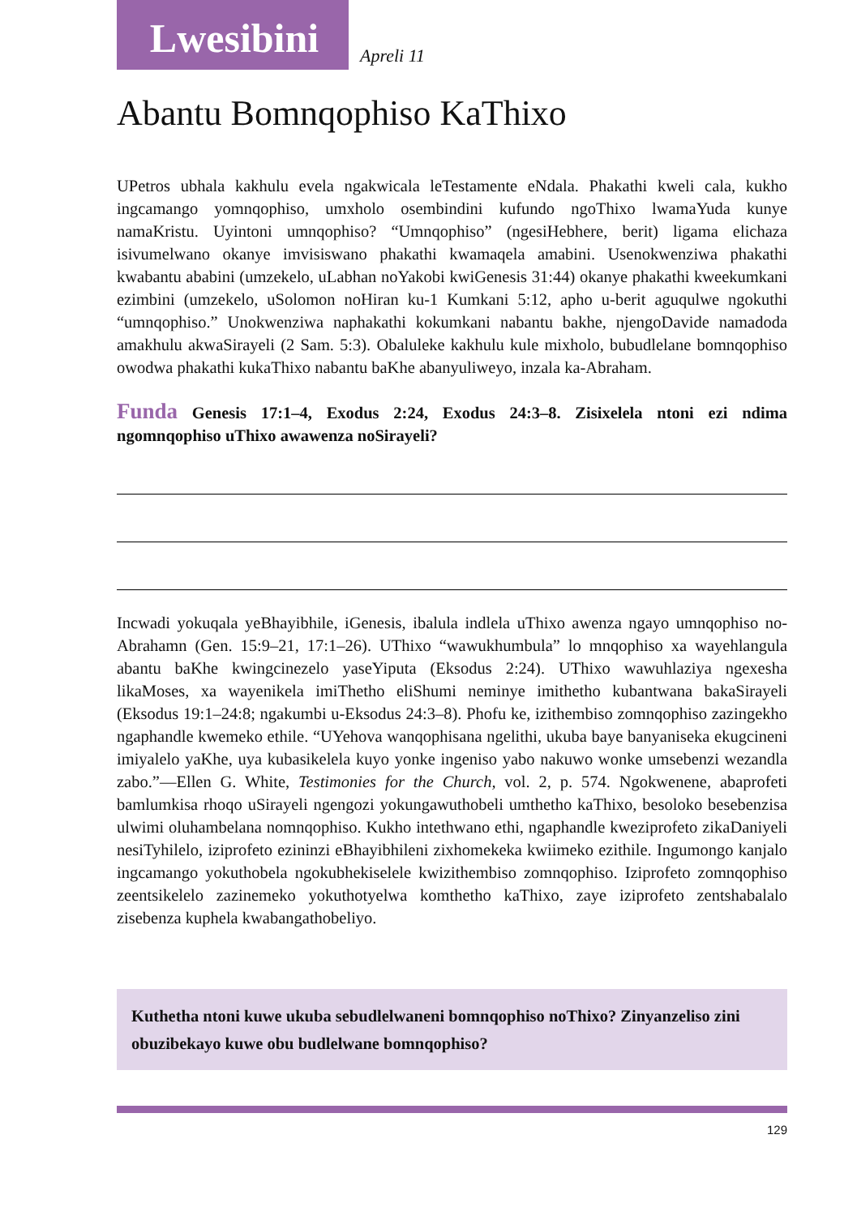Lwesibini
Apreli 11
Abantu Bomnqophiso KaThixo
UPetros ubhala kakhulu evela ngakwicala leTestamente eNdala. Phakathi kweli cala, kukho ingcamango yomnqophiso, umxholo osembindini kufundo ngoThixo lwamaYuda kunye namaKristu. Uyintoni umnqophiso? “Umnqophiso” (ngesiHebhere, berit) ligama elichaza isivumelwano okanye imvisiswano phakathi kwamaqela amabini. Usenokwenziwa phakathi kwabantu ababini (umzekelo, uLabhan noYakobi kwiGenesis 31:44) okanye phakathi kweekumkani ezimbini (umzekelo, uSolomon noHiran ku-1 Kumkani 5:12, apho u-berit aguqulwe ngokuthi “umnqophiso.” Unokwenziwa naphakathi kokumkani nabantu bakhe, njengoDavide namadoda amakhulu akwaSirayeli (2 Sam. 5:3). Obaluleke kakhulu kule mixholo, bubudlelane bomnqophiso owodwa phakathi kukaThixo nabantu baKhe abanyuliweyo, inzala ka-Abraham.
Funda Genesis 17:1–4, Exodus 2:24, Exodus 24:3–8. Zisixelela ntoni ezi ndima ngomnqophiso uThixo awawenza noSirayeli?
Incwadi yokuqala yeBhayibhile, iGenesis, ibalula indlela uThixo awenza ngayo umnqophiso no-Abrahamn (Gen. 15:9–21, 17:1–26). UThixo “wawukhumbula” lo mnqophiso xa wayehlangula abantu baKhe kwingcinezelo yaseYiputa (Eksodus 2:24). UThixo wawuhlaziya ngexesha likaMoses, xa wayenikela imiThetho eliShumi neminye imithetho kubantwana bakaSirayeli (Eksodus 19:1–24:8; ngakumbi u-Eksodus 24:3–8). Phofu ke, izithembiso zomnqophiso zazingekho ngaphandle kwemeko ethile. “UYehova wanqophisana ngelithi, ukuba baye banyaniseka ekugcineni imiyalelo yaKhe, uya kubasikelela kuyo yonke ingeniso yabo nakuwo wonke umsebenzi wezandla zabo.”—Ellen G. White, Testimonies for the Church, vol. 2, p. 574. Ngokwenene, abaprofeti bamlumkisa rhoqo uSirayeli ngengozi yokungawuthobeli umthetho kaThixo, besoloko besebenzisa ulwimi oluhambelana nomnqophiso. Kukho intethwano ethi, ngaphandle kweziprofeto zikaDaniyeli nesiTyhilelo, iziprofeto ezininzi eBhayibhileni zixhomekeka kwiimeko ezithile. Ingumongo kanjalo ingcamango yokuthobela ngokubhekiselele kwizithembiso zomnqophiso. Iziprofeto zomnqophiso zeentsikelelo zazinemeko yokuthotyelwa komthetho kaThixo, zaye iziprofeto zentshabalalo zisebenza kuphela kwabangathobeliyo.
Kuthetha ntoni kuwe ukuba sebudlelwaneni bomnqophiso noThixo? Zinyanzeliso zini obuzibekayo kuwe obu budlelwane bomnqophiso?
129